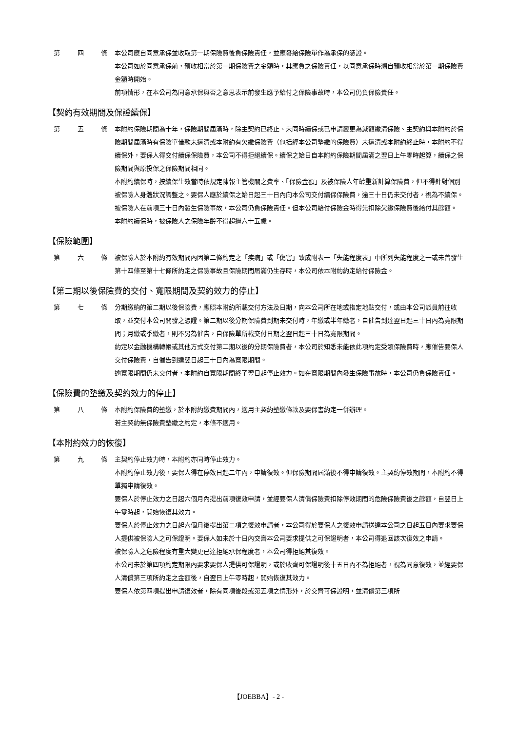第 四 條 本公司應自同意承保並收取第一期保險費後負保險責任，並應發給保險單作為承保的憑證。
本公司如於同意承保前，預收相當於第一期保險費之金額時，其應負之保險責任，以同意承保時溯自預收相當於第一期保險費金額時開始。
前項情形，在本公司為同意承保與否之意思表示前發生應予給付之保險事故時，本公司仍負保險責任。
【契約有效期間及保證續保】
第 五 條 本附約保險期間為十年，保險期間屆滿時，除主契約已終止、未同時續保或已申請變更為減額繳清保險、主契約與本附約於保險期間屆滿時有保險單借款未還清或本附約有欠繳保險費（包括經本公司墊繳的保險費）未還清或本附約終止時，本附約不得續保外，要保人得交付續保保險費，本公司不得拒絕續保。續保之始日自本附約保險期間屆滿之翌日上午零時起算，續保之保險期間與原投保之保險期間相同。
本附約續保時，按續保生效當時依規定陳報主管機關之費率、「保險金額」及被保險人年齡重新計算保險費，但不得針對個別被保險人身體狀況調整之。要保人應於續保之始日起三十日內向本公司交付續保保險費，逾三十日仍未交付者，視為不續保。
被保險人在前項三十日內發生保險事故，本公司仍負保險責任。但本公司給付保險金時得先扣除欠繳保險費後給付其餘額。
本附約續保時，被保險人之保險年齡不得超過六十五歲。
【保險範圍】
第 六 條 被保險人於本附約有效期間內因第二條約定之「疾病」或「傷害」致成附表一「失能程度表」中所列失能程度之一或未曾發生第十四條至第十七條所約定之保險事故且保險期間屆滿仍生存時，本公司依本附約約定給付保險金。
【第二期以後保險費的交付、寬限期間及契約效力的停止】
第 七 條 分期繳納的第二期以後保險費，應照本附約所載交付方法及日期，向本公司所在地或指定地點交付，或由本公司派員前往收取，並交付本公司開發之憑證。第二期以後分期保險費到期未交付時，年繳或半年繳者，自催告到達翌日起三十日內為寬限期間；月繳或季繳者，則不另為催告，自保險單所載交付日期之翌日起三十日為寬限期間。
約定以金融機構轉帳或其他方式交付第二期以後的分期保險費者，本公司於知悉未能依此項約定受領保險費時，應催告要保人交付保險費，自催告到達翌日起三十日內為寬限期間。
逾寬限期間仍未交付者，本附約自寬限期間終了翌日起停止效力。如在寬限期間內發生保險事故時，本公司仍負保險責任。
【保險費的墊繳及契約效力的停止】
第 八 條 本附約保險費的墊繳，於本附約繳費期間內，適用主契約墊繳條款及要保書約定一併辦理。
若主契約無保險費墊繳之約定，本條不適用。
【本附約效力的恢復】
第 九 條 主契約停止效力時，本附約亦同時停止效力。
本附約停止效力後，要保人得在停效日起二年內，申請復效。但保險期間屆滿後不得申請復效。主契約停效期間，本附約不得單獨申請復效。
要保人於停止效力之日起六個月內提出前項復效申請，並經要保人清償保險費扣除停效期間的危險保險費後之餘額，自翌日上午零時起，開始恢復其效力。
要保人於停止效力之日起六個月後提出第二項之復效申請者，本公司得於要保人之復效申請送達本公司之日起五日內要求要保人提供被保險人之可保證明。要保人如未於十日內交齊本公司要求提供之可保證明者，本公司得退回該次復效之申請。
被保險人之危險程度有重大變更已達拒絕承保程度者，本公司得拒絕其復效。
本公司未於第四項約定期限內要求要保人提供可保證明，或於收齊可保證明後十五日內不為拒絕者，視為同意復效，並經要保人清償第三項所約定之金額後，自翌日上午零時起，開始恢復其效力。
要保人依第四項提出申請復效者，除有同項後段或第五項之情形外，於交齊可保證明，並清償第三項所
【JOEBBA】- 2 -